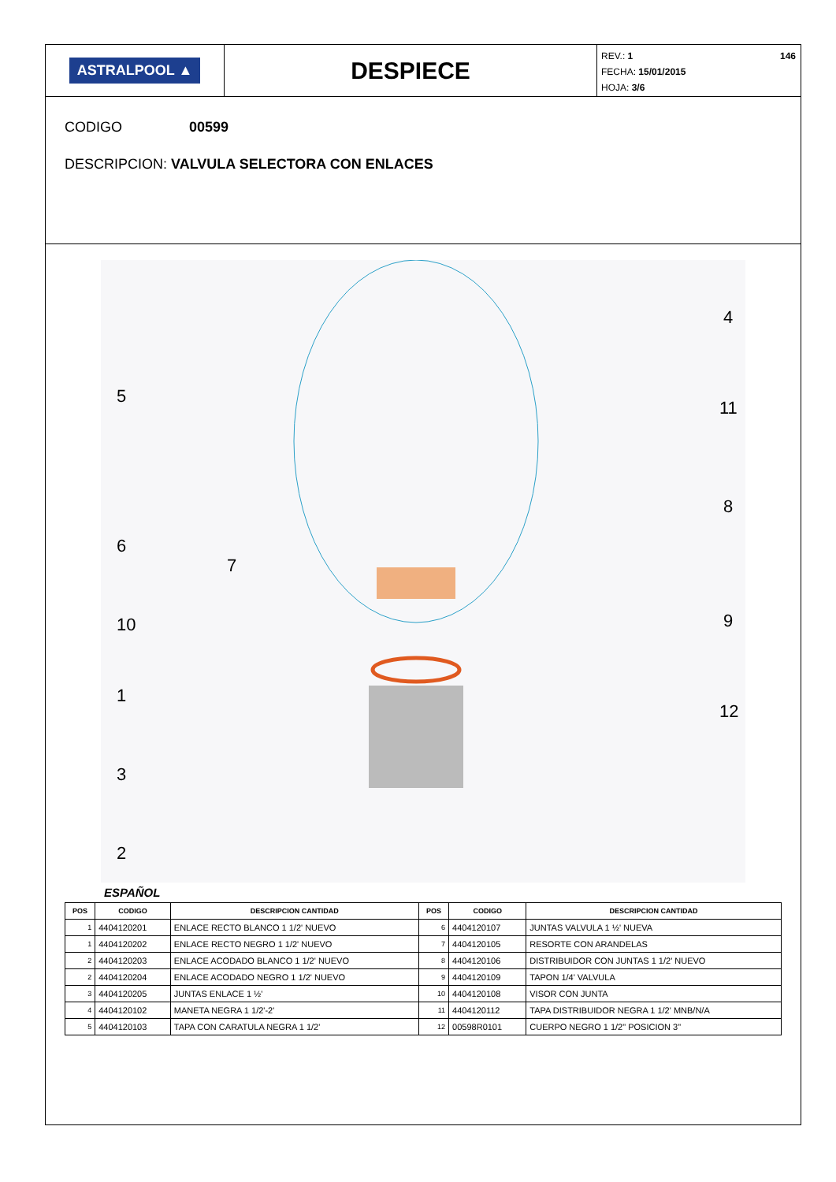ASTRALPOOL ▲
DESPIECE
146 REV.: 1
FECHA: 15/01/2015
HOJA: 3/6
CODIGO 00599
DESCRIPCION: VALVULA SELECTORA CON ENLACES
5
6
10
1
3
2
7
4
11
8
9
12
ESPAÑOL
| POS | CODIGO | DESCRIPCION CANTIDAD | POS | CODIGO | DESCRIPCION CANTIDAD |
| --- | --- | --- | --- | --- | --- |
| 1 | 4404120201 | ENLACE RECTO BLANCO 1 1/2' NUEVO | 6 | 4404120107 | JUNTAS VALVULA 1 ½' NUEVA |
| 1 | 4404120202 | ENLACE RECTO NEGRO 1 1/2' NUEVO | 7 | 4404120105 | RESORTE CON ARANDELAS |
| 2 | 4404120203 | ENLACE ACODADO BLANCO 1 1/2' NUEVO | 8 | 4404120106 | DISTRIBUIDOR CON JUNTAS 1 1/2' NUEVO |
| 2 | 4404120204 | ENLACE ACODADO NEGRO 1 1/2' NUEVO | 9 | 4404120109 | TAPON 1/4' VALVULA |
| 3 | 4404120205 | JUNTAS ENLACE 1 ½' | 10 | 4404120108 | VISOR CON JUNTA |
| 4 | 4404120102 | MANETA NEGRA 1 1/2'-2' | 11 | 4404120112 | TAPA DISTRIBUIDOR NEGRA 1 1/2' MNB/N/A |
| 5 | 4404120103 | TAPA CON CARATULA NEGRA 1 1/2' | 12 | 00598R0101 | CUERPO NEGRO 1 1/2" POSICION 3" |